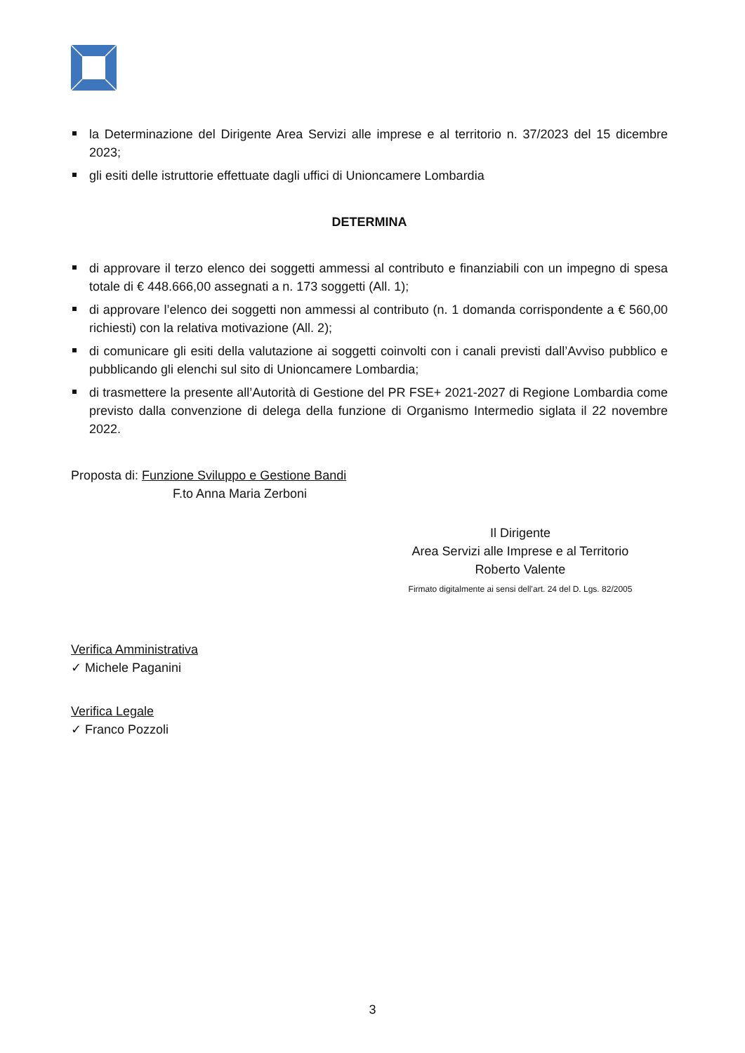la Determinazione del Dirigente Area Servizi alle imprese e al territorio n. 37/2023 del 15 dicembre 2023;
gli esiti delle istruttorie effettuate dagli uffici di Unioncamere Lombardia
DETERMINA
di approvare il terzo elenco dei soggetti ammessi al contributo e finanziabili con un impegno di spesa totale di € 448.666,00 assegnati a n. 173 soggetti (All. 1);
di approvare l’elenco dei soggetti non ammessi al contributo (n. 1 domanda corrispondente a € 560,00 richiesti) con la relativa motivazione (All. 2);
di comunicare gli esiti della valutazione ai soggetti coinvolti con i canali previsti dall’Avviso pubblico e pubblicando gli elenchi sul sito di Unioncamere Lombardia;
di trasmettere la presente all’Autorità di Gestione del PR FSE+ 2021-2027 di Regione Lombardia come previsto dalla convenzione di delega della funzione di Organismo Intermedio siglata il 22 novembre 2022.
Proposta di: Funzione Sviluppo e Gestione Bandi
F.to Anna Maria Zerboni
Il Dirigente
Area Servizi alle Imprese e al Territorio
Roberto Valente
Firmato digitalmente ai sensi dell’art. 24 del D. Lgs. 82/2005
Verifica Amministrativa
✓ Michele Paganini
Verifica Legale
✓ Franco Pozzoli
3